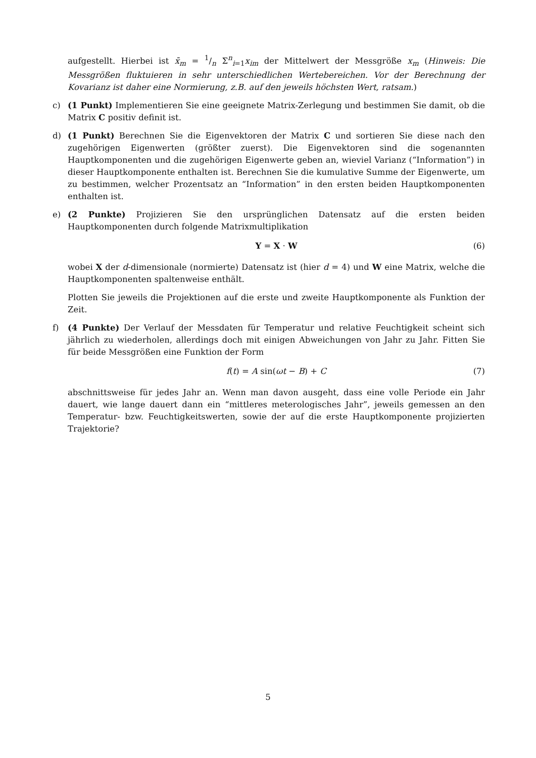aufgestellt. Hierbei ist x̄<sub>m</sub> = 1/n Σ<sup>n</sup><sub>i=1</sub>x<sub>im</sub> der Mittelwert der Messgröße x<sub>m</sub> (Hinweis: Die Messgrößen fluktuieren in sehr unterschiedlichen Wertebereichen. Vor der Berechnung der Kovarianz ist daher eine Normierung, z.B. auf den jeweils höchsten Wert, ratsam.)
c) (1 Punkt) Implementieren Sie eine geeignete Matrix-Zerlegung und bestimmen Sie damit, ob die Matrix C positiv definit ist.
d) (1 Punkt) Berechnen Sie die Eigenvektoren der Matrix C und sortieren Sie diese nach den zugehörigen Eigenwerten (größter zuerst). Die Eigenvektoren sind die sogenannten Hauptkomponenten und die zugehörigen Eigenwerte geben an, wieviel Varianz (“Information”) in dieser Hauptkomponente enthalten ist. Berechnen Sie die kumulative Summe der Eigenwerte, um zu bestimmen, welcher Prozentsatz an “Information” in den ersten beiden Hauptkomponenten enthalten ist.
e) (2 Punkte) Projizieren Sie den ursprünglichen Datensatz auf die ersten beiden Hauptkomponenten durch folgende Matrixmultiplikation
Y = X · W (6)
wobei X der d-dimensionale (normierte) Datensatz ist (hier d = 4) und W eine Matrix, welche die Hauptkomponenten spaltenweise enthält.
Plotten Sie jeweils die Projektionen auf die erste und zweite Hauptkomponente als Funktion der Zeit.
f) (4 Punkte) Der Verlauf der Messdaten für Temperatur und relative Feuchtigkeit scheint sich jährlich zu wiederholen, allerdings doch mit einigen Abweichungen von Jahr zu Jahr. Fitten Sie für beide Messgrößen eine Funktion der Form
f(t) = A sin(ωt − B) + C (7)
abschnittsweise für jedes Jahr an. Wenn man davon ausgeht, dass eine volle Periode ein Jahr dauert, wie lange dauert dann ein “mittleres meterologisches Jahr”, jeweils gemessen an den Temperatur- bzw. Feuchtigkeitswerten, sowie der auf die erste Hauptkomponente projizierten Trajektorie?
5